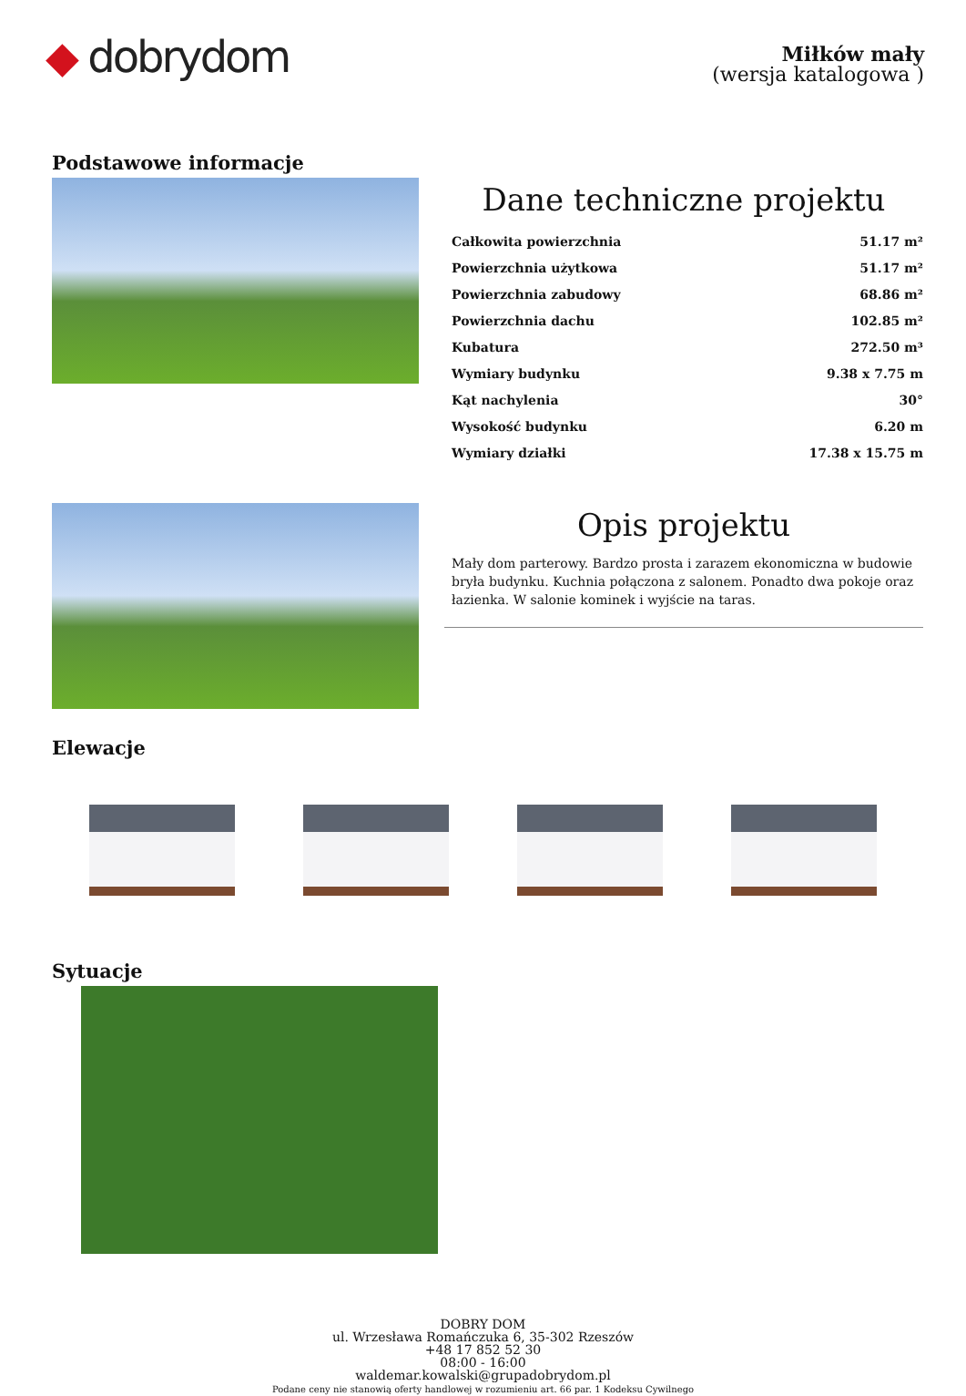◆ dobrydom
Miłków mały
(wersja katalogowa )
Podstawowe informacje
Dane techniczne projektu
| Całkowita powierzchnia | 51.17 m² |
| Powierzchnia użytkowa | 51.17 m² |
| Powierzchnia zabudowy | 68.86 m² |
| Powierzchnia dachu | 102.85 m² |
| Kubatura | 272.50 m³ |
| Wymiary budynku | 9.38 x 7.75 m |
| Kąt nachylenia | 30° |
| Wysokość budynku | 6.20 m |
| Wymiary działki | 17.38 x 15.75 m |
Opis projektu
Mały dom parterowy. Bardzo prosta i zarazem ekonomiczna w budowie bryła budynku. Kuchnia połączona z salonem. Ponadto dwa pokoje oraz łazienka. W salonie kominek i wyjście na taras.
Elewacje
Sytuacje
DOBRY DOM
ul. Wrzesława Romańczuka 6, 35-302 Rzeszów
+48 17 852 52 30
08:00 - 16:00
waldemar.kowalski@grupadobrydom.pl
Podane ceny nie stanowią oferty handlowej w rozumieniu art. 66 par. 1 Kodeksu Cywilnego